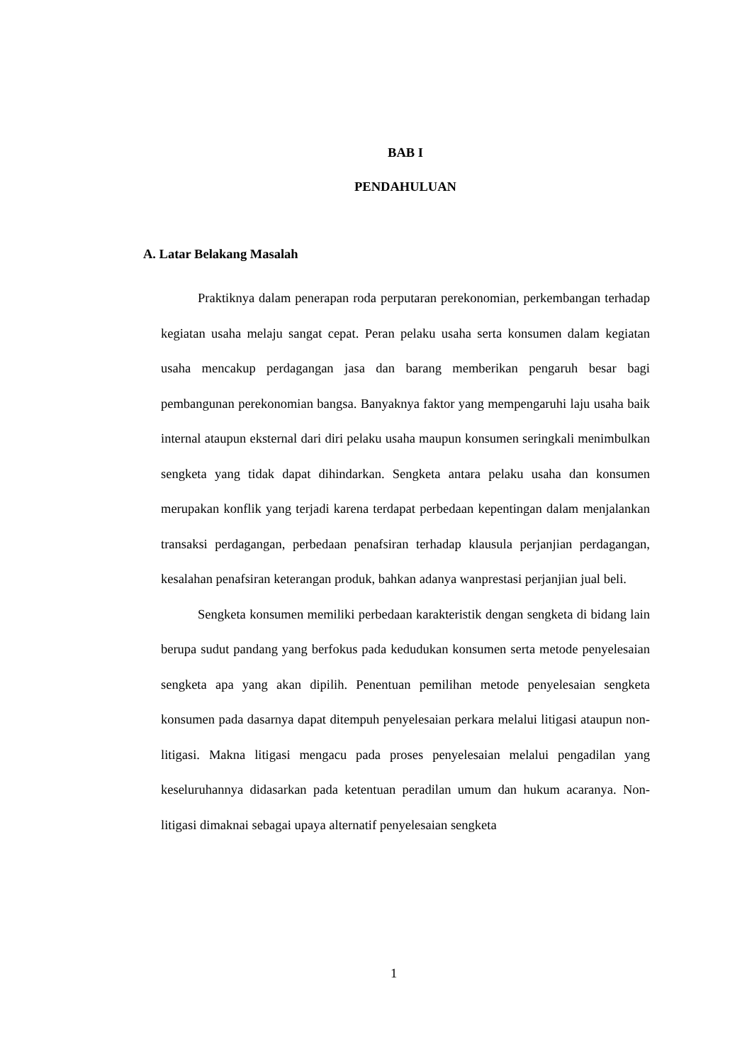BAB I
PENDAHULUAN
A. Latar Belakang Masalah
Praktiknya dalam penerapan roda perputaran perekonomian, perkembangan terhadap kegiatan usaha melaju sangat cepat. Peran pelaku usaha serta konsumen dalam kegiatan usaha mencakup perdagangan jasa dan barang memberikan pengaruh besar bagi pembangunan perekonomian bangsa. Banyaknya faktor yang mempengaruhi laju usaha baik internal ataupun eksternal dari diri pelaku usaha maupun konsumen seringkali menimbulkan sengketa yang tidak dapat dihindarkan. Sengketa antara pelaku usaha dan konsumen merupakan konflik yang terjadi karena terdapat perbedaan kepentingan dalam menjalankan transaksi perdagangan, perbedaan penafsiran terhadap klausula perjanjian perdagangan, kesalahan penafsiran keterangan produk, bahkan adanya wanprestasi perjanjian jual beli.
Sengketa konsumen memiliki perbedaan karakteristik dengan sengketa di bidang lain berupa sudut pandang yang berfokus pada kedudukan konsumen serta metode penyelesaian sengketa apa yang akan dipilih. Penentuan pemilihan metode penyelesaian sengketa konsumen pada dasarnya dapat ditempuh penyelesaian perkara melalui litigasi ataupun non-litigasi. Makna litigasi mengacu pada proses penyelesaian melalui pengadilan yang keseluruhannya didasarkan pada ketentuan peradilan umum dan hukum acaranya. Non-litigasi dimaknai sebagai upaya alternatif penyelesaian sengketa
1